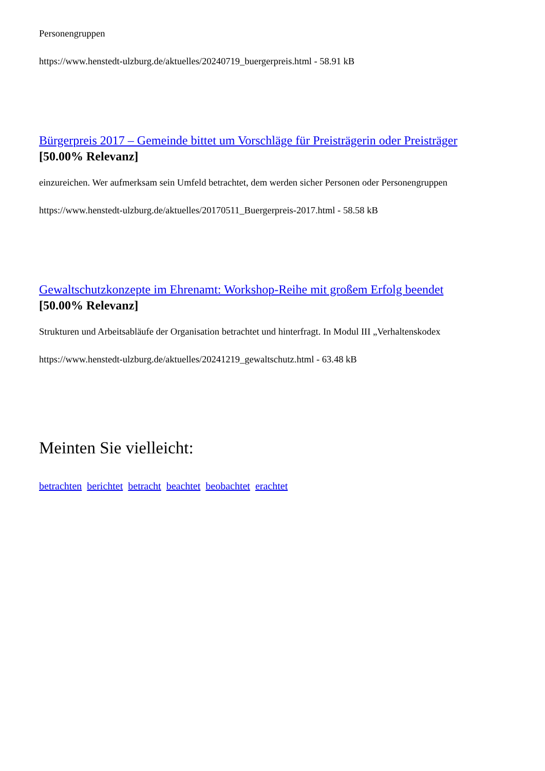Personengruppen
https://www.henstedt-ulzburg.de/aktuelles/20240719_buergerpreis.html - 58.91 kB
Bürgerpreis 2017 – Gemeinde bittet um Vorschläge für Preisträgerin oder Preisträger
[50.00% Relevanz]
einzureichen. Wer aufmerksam sein Umfeld betrachtet, dem werden sicher Personen oder Personengruppen
https://www.henstedt-ulzburg.de/aktuelles/20170511_Buergerpreis-2017.html - 58.58 kB
Gewaltschutzkonzepte im Ehrenamt: Workshop-Reihe mit großem Erfolg beendet
[50.00% Relevanz]
Strukturen und Arbeitsabläufe der Organisation betrachtet und hinterfragt. In Modul III „Verhaltenskodex
https://www.henstedt-ulzburg.de/aktuelles/20241219_gewaltschutz.html - 63.48 kB
Meinten Sie vielleicht:
betrachten berichtet betracht beachtet beobachtet erachtet